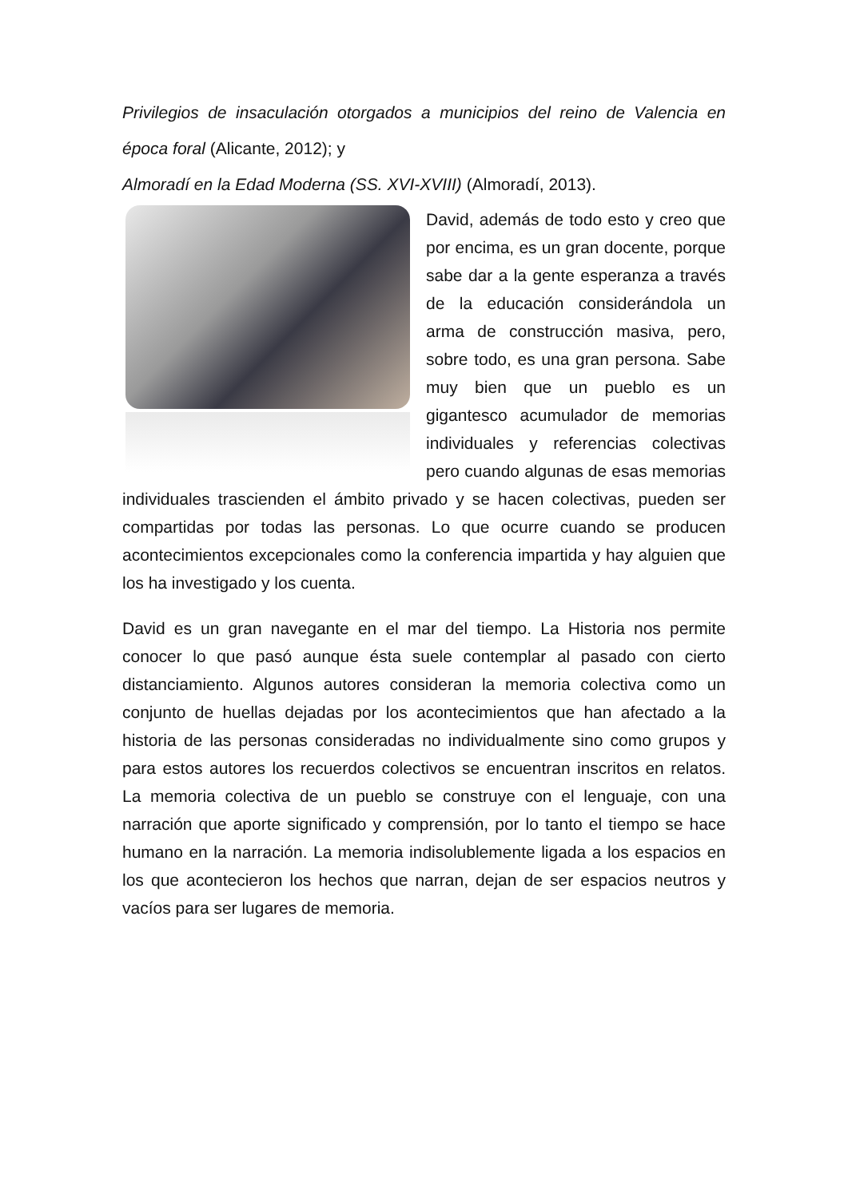Privilegios de insaculación otorgados a municipios del reino de Valencia en época foral (Alicante, 2012); y
Almoradí en la Edad Moderna (SS. XVI-XVIII) (Almoradí, 2013).
David, además de todo esto y creo que por encima, es un gran docente, porque sabe dar a la gente esperanza a través de la educación considerándola un arma de construcción masiva, pero, sobre todo, es una gran persona. Sabe muy bien que un pueblo es un gigantesco acumulador de memorias individuales y referencias colectivas pero cuando algunas de esas memorias individuales trascienden el ámbito privado y se hacen colectivas, pueden ser compartidas por todas las personas. Lo que ocurre cuando se producen acontecimientos excepcionales como la conferencia impartida y hay alguien que los ha investigado y los cuenta.
David es un gran navegante en el mar del tiempo. La Historia nos permite conocer lo que pasó aunque ésta suele contemplar al pasado con cierto distanciamiento. Algunos autores consideran la memoria colectiva como un conjunto de huellas dejadas por los acontecimientos que han afectado a la historia de las personas consideradas no individualmente sino como grupos y para estos autores los recuerdos colectivos se encuentran inscritos en relatos. La memoria colectiva de un pueblo se construye con el lenguaje, con una narración que aporte significado y comprensión, por lo tanto el tiempo se hace humano en la narración. La memoria indisolublemente ligada a los espacios en los que acontecieron los hechos que narran, dejan de ser espacios neutros y vacíos para ser lugares de memoria.